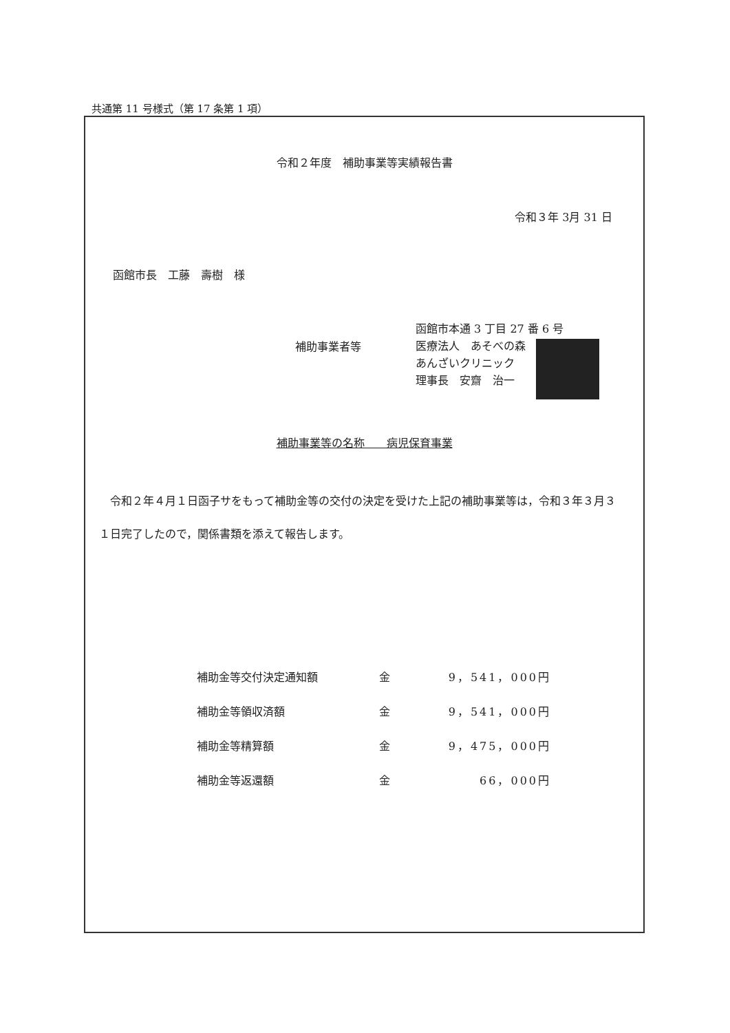共通第 11 号様式（第 17 条第 1 項）
令和２年度　補助事業等実績報告書
令和３年 3月 31 日
函館市長　工藤　壽樹　様
補助事業者等
函館市本通 3 丁目 27 番 6 号
医療法人　あそべの森
あんざいクリニック
理事長　安齋　治一
補助事業等の名称　　病児保育事業
令和２年４月１日函子サをもって補助金等の交付の決定を受けた上記の補助事業等は，令和３年３月３１日完了したので，関係書類を添えて報告します。
補助金等交付決定通知額 金 9，541，000円
補助金等領収済額 金 9，541，000円
補助金等精算額 金 9，475，000円
補助金等返還額 金 66，000円